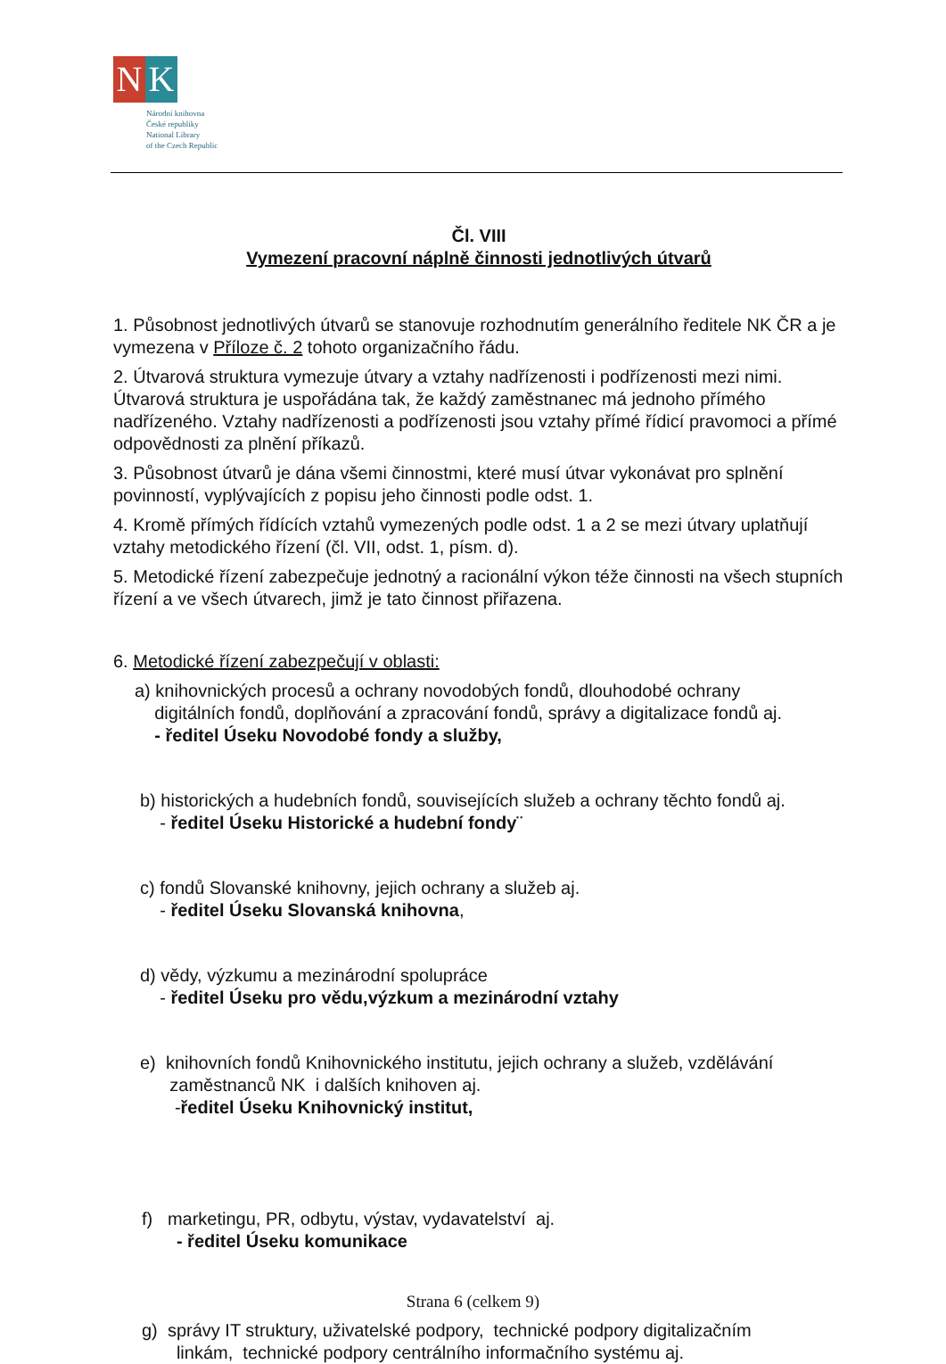N K
Národní knihovna
České republiky
National Library
of the Czech Republic
Čl. VIII
Vymezení pracovní náplně činnosti jednotlivých útvarů
1. Působnost jednotlivých útvarů se stanovuje rozhodnutím generálního ředitele NK ČR a je vymezena v Příloze č. 2 tohoto organizačního řádu.
2. Útvarová struktura vymezuje útvary a vztahy nadřízenosti i podřízenosti mezi nimi. Útvarová struktura je uspořádána tak, že každý zaměstnanec má jednoho přímého nadřízeného. Vztahy nadřízenosti a podřízenosti jsou vztahy přímé řídicí pravomoci a přímé odpovědnosti za plnění příkazů.
3. Působnost útvarů je dána všemi činnostmi, které musí útvar vykonávat pro splnění povinností, vyplývajících z popisu jeho činnosti podle odst. 1.
4. Kromě přímých řídících vztahů vymezených podle odst. 1 a 2 se mezi útvary uplatňují vztahy metodického řízení (čl. VII, odst. 1, písm. d).
5. Metodické řízení zabezpečuje jednotný a racionální výkon téže činnosti na všech stupních řízení a ve všech útvarech, jimž je tato činnost přiřazena.
6. Metodické řízení zabezpečují v oblasti:
a) knihovnických procesů a ochrany novodobých fondů, dlouhodobé ochrany
digitálních fondů, doplňování a zpracování fondů, správy a digitalizace fondů aj.
- ředitel Úseku Novodobé fondy a služby,
b) historických a hudebních fondů, souvisejících služeb a ochrany těchto fondů aj.
- ředitel Úseku Historické a hudební fondy¨
c) fondů Slovanské knihovny, jejich ochrany a služeb aj.
- ředitel Úseku Slovanská knihovna,
d) vědy, výzkumu a mezinárodní spolupráce
- ředitel Úseku pro vědu,výzkum a mezinárodní vztahy
e) knihovních fondů Knihovnického institutu, jejich ochrany a služeb, vzdělávání
zaměstnanců NK i dalších knihoven aj.
-ředitel Úseku Knihovnický institut,
f) marketingu, PR, odbytu, výstav, vydavatelství aj.
- ředitel Úseku komunikace
g) správy IT struktury, uživatelské podpory, technické podpory digitalizačním
linkám, technické podpory centrálního informačního systému aj.
Strana 6 (celkem 9)